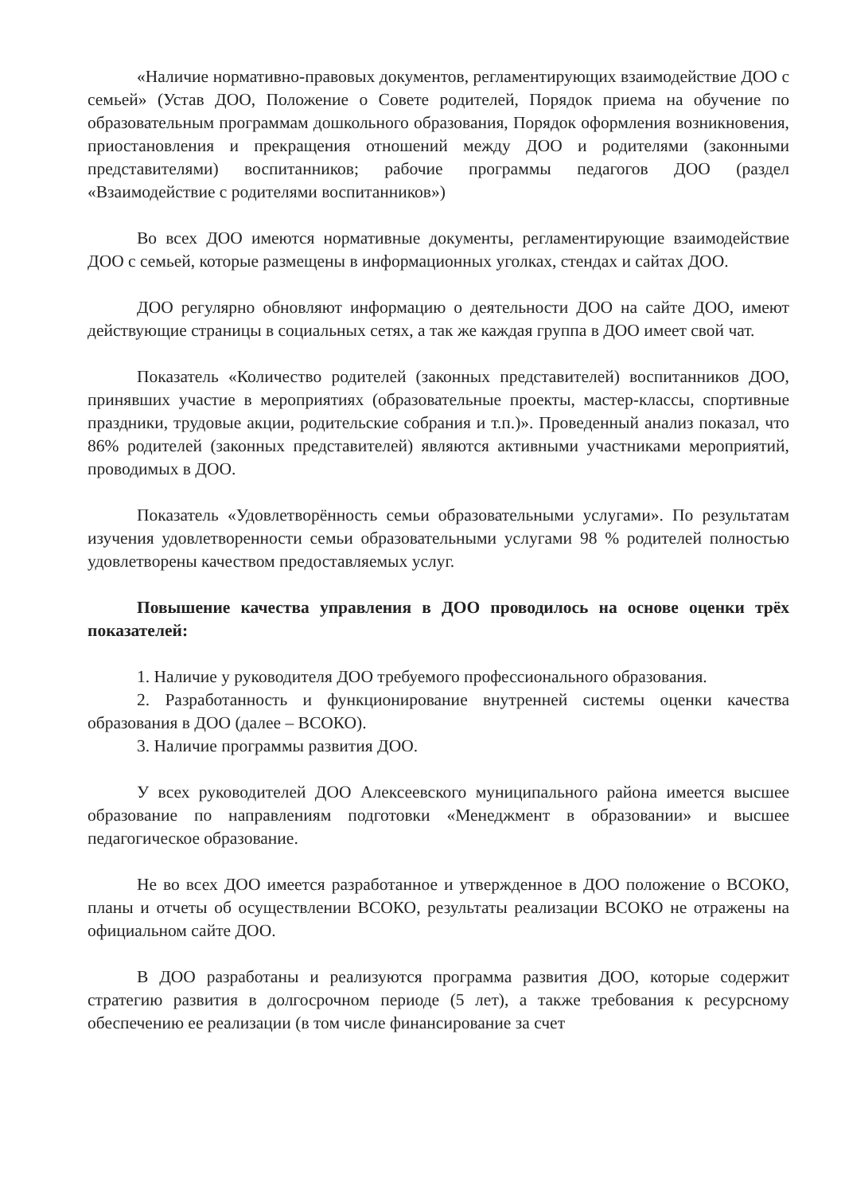«Наличие нормативно-правовых документов, регламентирующих взаимодействие ДОО с семьей» (Устав ДОО, Положение о Совете родителей, Порядок приема на обучение по образовательным программам дошкольного образования, Порядок оформления возникновения, приостановления и прекращения отношений между ДОО и родителями (законными представителями) воспитанников; рабочие программы педагогов ДОО (раздел «Взаимодействие с родителями воспитанников»)
Во всех ДОО имеются нормативные документы, регламентирующие взаимодействие ДОО с семьей, которые размещены в информационных уголках, стендах и сайтах ДОО.
ДОО регулярно обновляют информацию о деятельности ДОО на сайте ДОО, имеют действующие страницы в социальных сетях, а так же каждая группа в ДОО имеет свой чат.
Показатель «Количество родителей (законных представителей) воспитанников ДОО, принявших участие в мероприятиях (образовательные проекты, мастер-классы, спортивные праздники, трудовые акции, родительские собрания и т.п.)». Проведенный анализ показал, что 86% родителей (законных представителей) являются активными участниками мероприятий, проводимых в ДОО.
Показатель «Удовлетворённость семьи образовательными услугами». По результатам изучения удовлетворенности семьи образовательными услугами 98 % родителей полностью удовлетворены качеством предоставляемых услуг.
Повышение качества управления в ДОО проводилось на основе оценки трёх показателей:
1. Наличие у руководителя ДОО требуемого профессионального образования.
2. Разработанность и функционирование внутренней системы оценки качества образования в ДОО (далее – ВСОКО).
3. Наличие программы развития ДОО.
У всех руководителей ДОО Алексеевского муниципального района имеется высшее образование по направлениям подготовки «Менеджмент в образовании» и высшее педагогическое образование.
Не во всех ДОО имеется разработанное и утвержденное в ДОО положение о ВСОКО, планы и отчеты об осуществлении ВСОКО, результаты реализации ВСОКО не отражены на официальном сайте ДОО.
В ДОО разработаны и реализуются программа развития ДОО, которые содержит стратегию развития в долгосрочном периоде (5 лет), а также требования к ресурсному обеспечению ее реализации (в том числе финансирование за счет